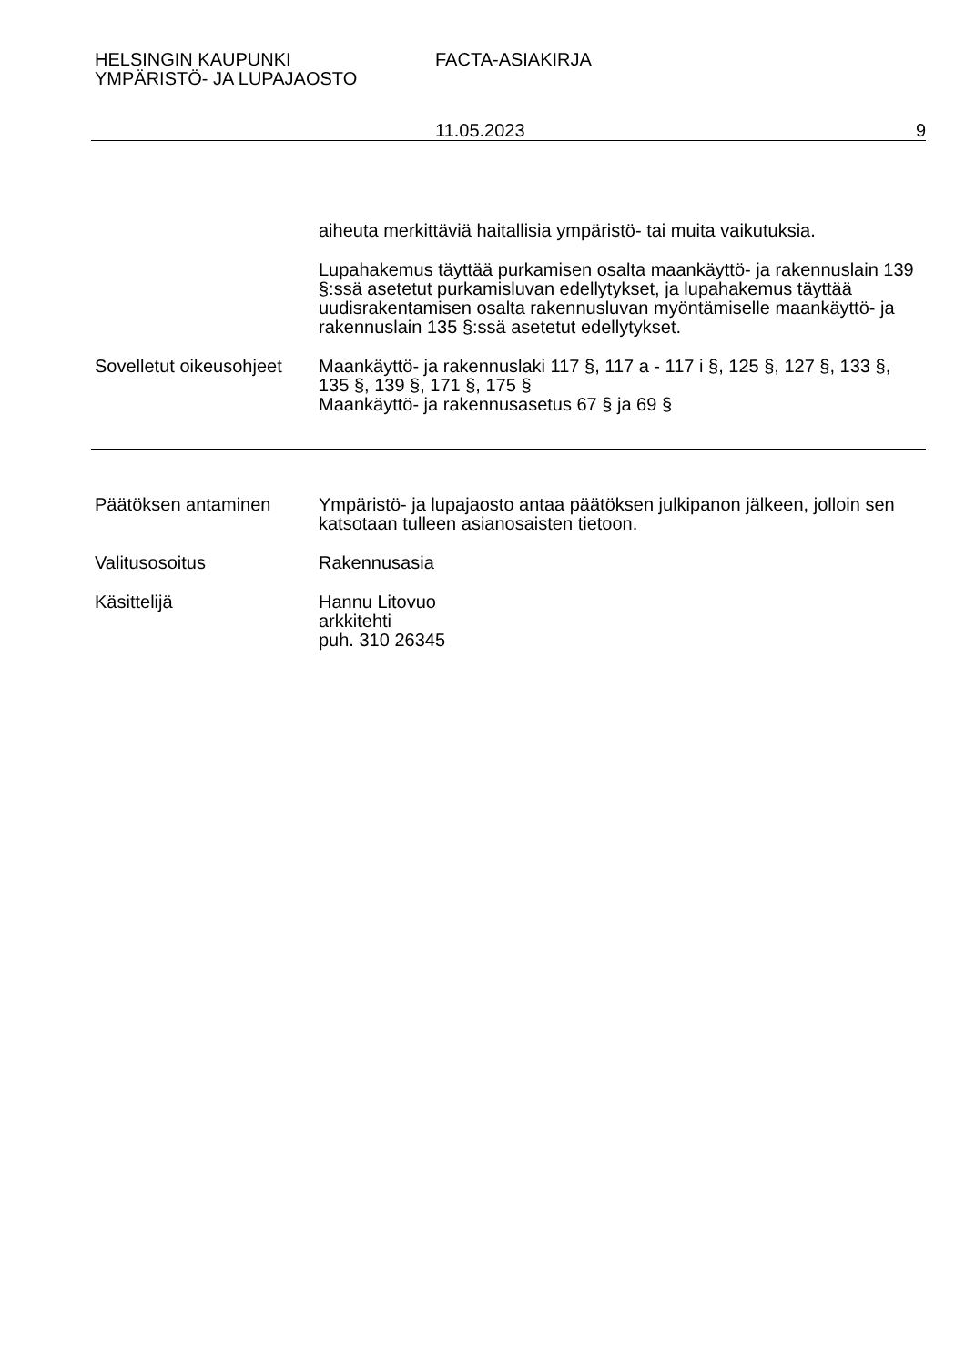HELSINGIN KAUPUNKI
YMPÄRISTÖ- JA LUPAJAOSTO
FACTA-ASIAKIRJA
11.05.2023 9
aiheuta merkittäviä haitallisia ympäristö- tai muita vaikutuksia.
Lupahakemus täyttää purkamisen osalta maankäyttö- ja rakennuslain 139 §:ssä asetetut purkamisluvan edellytykset, ja lupahakemus täyttää uudisrakentamisen osalta rakennusluvan myöntämiselle maankäyttö- ja rakennuslain 135 §:ssä asetetut edellytykset.
Sovelletut oikeusohjeet
Maankäyttö- ja rakennuslaki 117 §, 117 a - 117 i §, 125 §, 127 §, 133 §, 135 §, 139 §, 171 §, 175 §
Maankäyttö- ja rakennusasetus 67 § ja 69 §
Päätöksen antaminen Ympäristö- ja lupajaosto antaa päätöksen julkipanon jälkeen, jolloin sen katsotaan tulleen asianosaisten tietoon.
Valitusosoitus Rakennusasia
Käsittelijä Hannu Litovuo
arkkitehti
puh. 310 26345